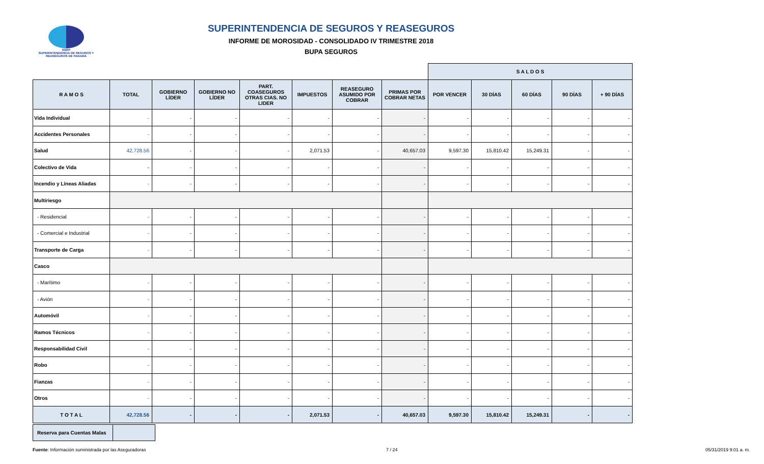SSRP
SUPERINTENDENCIA DE SEGUROS Y REASEGUROS DE PANAMÁ
SUPERINTENDENCIA DE SEGUROS Y REASEGUROS
INFORME DE MOROSIDAD - CONSOLIDADO IV TRIMESTRE 2018
BUPA SEGUROS
| | | | | | | | | S A L D O S | | | | |
| R A M O S | TOTAL | GOBIERNO LÍDER | GOBIERNO NO LÍDER | PART. COASEGUROS OTRAS CIAS. NO LIDER | IMPUESTOS | REASEGURO ASUMIDO POR COBRAR | PRIMAS POR COBRAR NETAS | POR VENCER | 30 DÍAS | 60 DÍAS | 90 DÍAS | + 90 DÍAS |
| Vida Individual | - | - | - | - | - | - | - | - | - | - | - | - |
| Accidentes Personales | - | - | - | - | - | - | - | - | - | - | - | - |
| Salud | 42,728.56 | - | - | - | 2,071.53 | - | 40,657.03 | 9,597.30 | 15,810.42 | 15,249.31 | - | - |
| Colectivo de Vida | - | - | - | - | - | - | - | - | - | - | - | - |
| Incendio y Líneas Aliadas | - | - | - | - | - | - | - | - | - | - | - | - |
| Multiriesgo | | | | | | | | | | | | |
| - Residencial | - | - | - | - | - | - | - | - | - | - | - | - |
| - Comercial e Industrial | - | - | - | - | - | - | - | - | - | - | - | - |
| Transporte de Carga | - | - | - | - | - | - | - | - | - | - | - | - |
| Casco | | | | | | | | | | | | |
| - Marítimo | - | - | - | - | - | - | - | - | - | - | - | - |
| - Avión | - | - | - | - | - | - | - | - | - | - | - | - |
| Automóvil | - | - | - | - | - | - | - | - | - | - | - | - |
| Ramos Técnicos | - | - | - | - | - | - | - | - | - | - | - | - |
| Responsabilidad Civil | - | - | - | - | - | - | - | - | - | - | - | - |
| Robo | - | - | - | - | - | - | - | - | - | - | - | - |
| Fianzas | - | - | - | - | - | - | - | - | - | - | - | - |
| Otros | - | - | - | - | - | - | - | - | - | - | - | - |
| T O T A L | 42,728.56 | - | - | - | 2,071.53 | - | 40,657.03 | 9,597.30 | 15,810.42 | 15,249.31 | - | - |
| Reserva para Cuentas Malas | |
Fuente: Información suministrada por las Aseguradoras
7 / 24 05/31/2019 9:01 a. m.